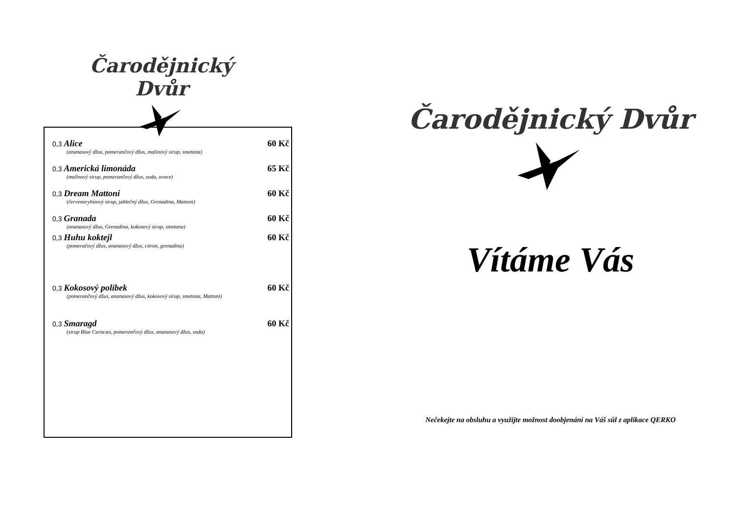Čarodějnický Dvůr
0,3 Alice 60 Kč
(ananasový džus, pomerančový džus, malinový sirup, smetana)
0,3 Americká limonáda 65 Kč
(malinový sirup, pomerančový džus, soda, ovoce)
0,3 Dream Mattoni 60 Kč
(červenorybízový sirup, jablečný džus, Grenadina, Mattoni)
0,3 Granada 60 Kč
(ananasový džus, Grenadina, kokosový sirup, smetana)
0,3 Huhu koktejl 60 Kč
(pomeračový džus, ananasový džus, citron, grenadina)
0,3 Kokosový polibek 60 Kč
(pomerančový džus, ananasový džus, kokosový sirup, smetana, Mattoni)
0,3 Smaragd 60 Kč
(sirup Blue Curacao, pomerančový džus, ananasový džus, soda)
Čarodějnický Dvůr
Vítáme Vás
Nečekejte na obsluhu a využijte možnost doobjenání na Váš sůl z aplikace QERKO